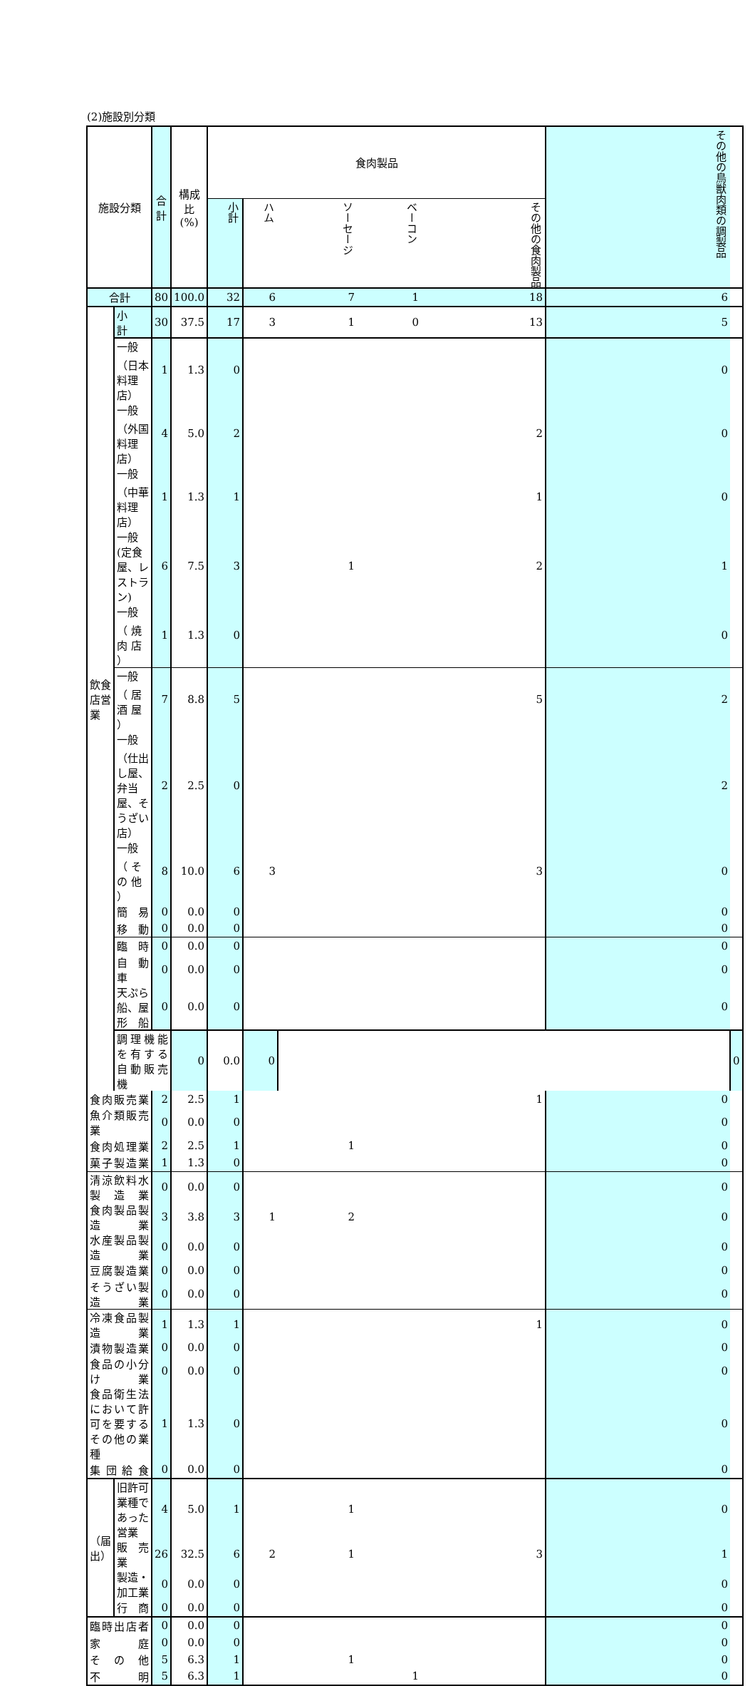(2)施設別分類
| 施設分類 | | 合計 | 構成比 (%) | 食肉製品 | | | | | その他の鳥獣肉類の調製品 | |
| --- | --- | --- | --- | --- | --- | --- | --- | --- | --- | --- |
| | | | | 小計 | ハム | ソーセージ | ベーコン | その他の食肉製品 | | |
| 合計 | | 80 | 100.0 | 32 | 6 | 7 | 1 | 18 | 6 | |
| 飲食店営業 | 小 計 | 30 | 37.5 | 17 | 3 | 1 | 0 | 13 | 5 | |
| | 一般 （日本料理店） | 1 | 1.3 | 0 | | | | | 0 | |
| | 一般 （外国料理店） | 4 | 5.0 | 2 | | | | 2 | 0 | |
| | 一般 （中華料理店） | 1 | 1.3 | 1 | | | | 1 | 0 | |
| | 一般 (定食屋、レストラン) | 6 | 7.5 | 3 | | 1 | | 2 | 1 | |
| | 一般 （ 焼 肉 店 ） | 1 | 1.3 | 0 | | | | | 0 | |
| | 一般 （ 居 酒 屋 ） | 7 | 8.8 | 5 | | | | 5 | 2 | |
| | 一般 （仕出し屋、弁当屋、そうざい店） | 2 | 2.5 | 0 | | | | | 2 | |
| | 一般 （ そ の 他 ） | 8 | 10.0 | 6 | 3 | | | 3 | 0 | |
| | 簡 易 | 0 | 0.0 | 0 | | | | | 0 | |
| | 移 動 | 0 | 0.0 | 0 | | | | | 0 | |
| | 臨 時 | 0 | 0.0 | 0 | | | | | 0 | |
| | 自 動 車 | 0 | 0.0 | 0 | | | | | 0 | |
| | 天ぷら船、屋形船 | 0 | 0.0 | 0 | | | | | 0 | |
| | 調理機能を有する自動販売機 | | 0 | 0.0 | 0 | | | | | 0 |
| 食肉販売業 | | 2 | 2.5 | 1 | | | | 1 | 0 | |
| 魚介類販売業 | | 0 | 0.0 | 0 | | | | | 0 | |
| 食肉処理業 | | 2 | 2.5 | 1 | | 1 | | | 0 | |
| 菓子製造業 | | 1 | 1.3 | 0 | | | | | 0 | |
| 清涼飲料水製造業 | | 0 | 0.0 | 0 | | | | | 0 | |
| 食肉製品製造業 | | 3 | 3.8 | 3 | 1 | 2 | | | 0 | |
| 水産製品製造業 | | 0 | 0.0 | 0 | | | | | 0 | |
| 豆腐製造業 | | 0 | 0.0 | 0 | | | | | 0 | |
| そうざい製造業 | | 0 | 0.0 | 0 | | | | | 0 | |
| 冷凍食品製造業 | | 1 | 1.3 | 1 | | | | 1 | 0 | |
| 漬物製造業 | | 0 | 0.0 | 0 | | | | | 0 | |
| 食品の小分け業 | | 0 | 0.0 | 0 | | | | | 0 | |
| 食品衛生法において許可を要するその他の業種 | | 1 | 1.3 | 0 | | | | | 0 | |
| 集団給食 | | 0 | 0.0 | 0 | | | | | 0 | |
| （届出） | 旧許可業種であった営業 | 4 | 5.0 | 1 | | 1 | | | 0 | |
| | 販 売 業 | 26 | 32.5 | 6 | 2 | 1 | | 3 | 1 | |
| | 製造・加工業 | 0 | 0.0 | 0 | | | | | 0 | |
| | 行 商 | 0 | 0.0 | 0 | | | | | 0 | |
| 臨時出店者 | | 0 | 0.0 | 0 | | | | | 0 | |
| 家 庭 | | 0 | 0.0 | 0 | | | | | 0 | |
| そ の 他 | | 5 | 6.3 | 1 | | 1 | | | 0 | |
| 不 明 | | 5 | 6.3 | 1 | | | 1 | | 0 | |